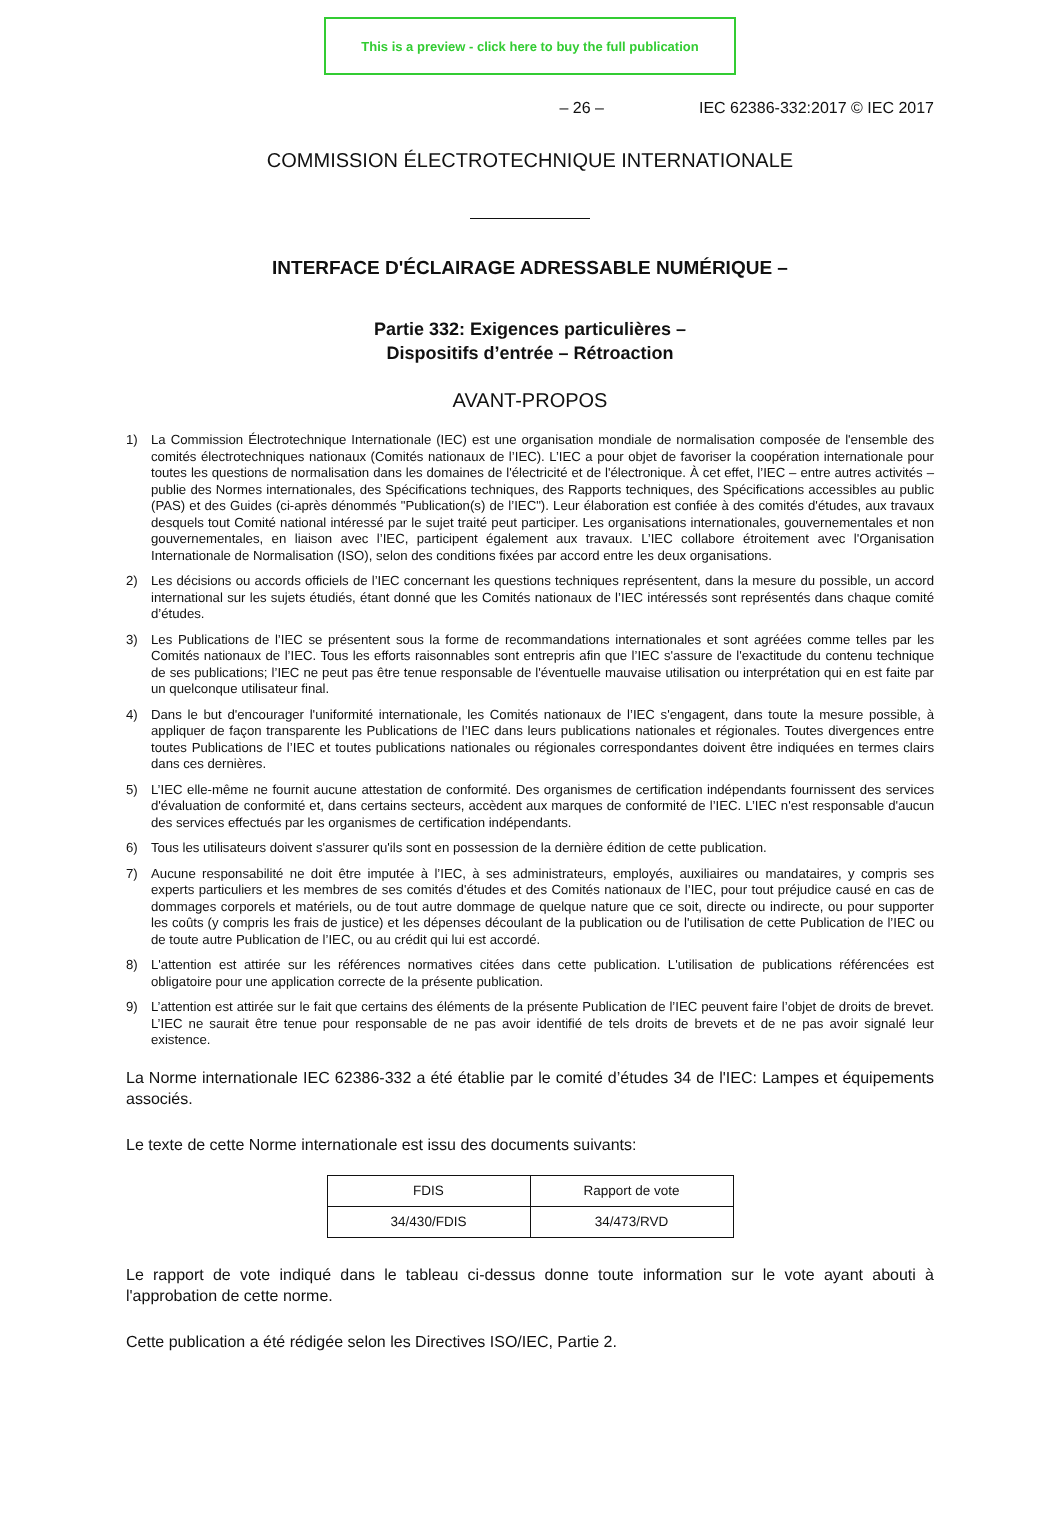This is a preview - click here to buy the full publication
– 26 – IEC 62386-332:2017 © IEC 2017
COMMISSION ÉLECTROTECHNIQUE INTERNATIONALE
INTERFACE D'ÉCLAIRAGE ADRESSABLE NUMÉRIQUE –
Partie 332: Exigences particulières –
Dispositifs d’entrée – Rétroaction
AVANT-PROPOS
1) La Commission Électrotechnique Internationale (IEC) est une organisation mondiale de normalisation composée de l'ensemble des comités électrotechniques nationaux (Comités nationaux de l’IEC). L’IEC a pour objet de favoriser la coopération internationale pour toutes les questions de normalisation dans les domaines de l'électricité et de l'électronique. À cet effet, l’IEC – entre autres activités – publie des Normes internationales, des Spécifications techniques, des Rapports techniques, des Spécifications accessibles au public (PAS) et des Guides (ci-après dénommés "Publication(s) de l’IEC"). Leur élaboration est confiée à des comités d'études, aux travaux desquels tout Comité national intéressé par le sujet traité peut participer. Les organisations internationales, gouvernementales et non gouvernementales, en liaison avec l’IEC, participent également aux travaux. L’IEC collabore étroitement avec l'Organisation Internationale de Normalisation (ISO), selon des conditions fixées par accord entre les deux organisations.
2) Les décisions ou accords officiels de l’IEC concernant les questions techniques représentent, dans la mesure du possible, un accord international sur les sujets étudiés, étant donné que les Comités nationaux de l’IEC intéressés sont représentés dans chaque comité d’études.
3) Les Publications de l’IEC se présentent sous la forme de recommandations internationales et sont agréées comme telles par les Comités nationaux de l’IEC. Tous les efforts raisonnables sont entrepris afin que l’IEC s'assure de l'exactitude du contenu technique de ses publications; l’IEC ne peut pas être tenue responsable de l'éventuelle mauvaise utilisation ou interprétation qui en est faite par un quelconque utilisateur final.
4) Dans le but d'encourager l'uniformité internationale, les Comités nationaux de l’IEC s'engagent, dans toute la mesure possible, à appliquer de façon transparente les Publications de l’IEC dans leurs publications nationales et régionales. Toutes divergences entre toutes Publications de l’IEC et toutes publications nationales ou régionales correspondantes doivent être indiquées en termes clairs dans ces dernières.
5) L’IEC elle-même ne fournit aucune attestation de conformité. Des organismes de certification indépendants fournissent des services d'évaluation de conformité et, dans certains secteurs, accèdent aux marques de conformité de l’IEC. L’IEC n'est responsable d'aucun des services effectués par les organismes de certification indépendants.
6) Tous les utilisateurs doivent s'assurer qu'ils sont en possession de la dernière édition de cette publication.
7) Aucune responsabilité ne doit être imputée à l’IEC, à ses administrateurs, employés, auxiliaires ou mandataires, y compris ses experts particuliers et les membres de ses comités d'études et des Comités nationaux de l’IEC, pour tout préjudice causé en cas de dommages corporels et matériels, ou de tout autre dommage de quelque nature que ce soit, directe ou indirecte, ou pour supporter les coûts (y compris les frais de justice) et les dépenses découlant de la publication ou de l'utilisation de cette Publication de l’IEC ou de toute autre Publication de l’IEC, ou au crédit qui lui est accordé.
8) L'attention est attirée sur les références normatives citées dans cette publication. L'utilisation de publications référencées est obligatoire pour une application correcte de la présente publication.
9) L’attention est attirée sur le fait que certains des éléments de la présente Publication de l’IEC peuvent faire l’objet de droits de brevet. L’IEC ne saurait être tenue pour responsable de ne pas avoir identifié de tels droits de brevets et de ne pas avoir signalé leur existence.
La Norme internationale IEC 62386-332 a été établie par le comité d’études 34 de l'IEC: Lampes et équipements associés.
Le texte de cette Norme internationale est issu des documents suivants:
| FDIS | Rapport de vote |
| --- | --- |
| 34/430/FDIS | 34/473/RVD |
Le rapport de vote indiqué dans le tableau ci-dessus donne toute information sur le vote ayant abouti à l'approbation de cette norme.
Cette publication a été rédigée selon les Directives ISO/IEC, Partie 2.